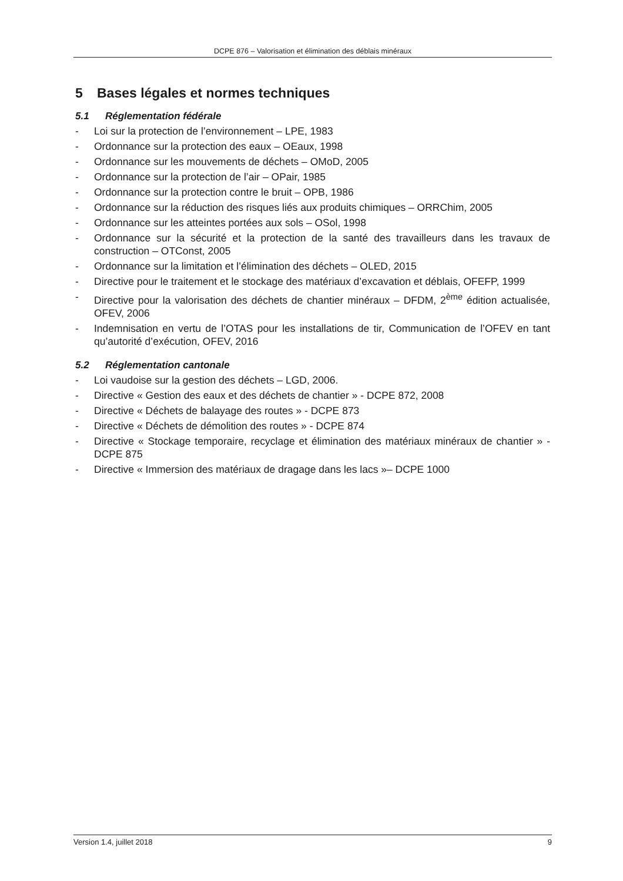DCPE 876 – Valorisation et élimination des déblais minéraux
5 Bases légales et normes techniques
5.1 Réglementation fédérale
- Loi sur la protection de l’environnement – LPE, 1983
- Ordonnance sur la protection des eaux – OEaux, 1998
- Ordonnance sur les mouvements de déchets – OMoD, 2005
- Ordonnance sur la protection de l’air – OPair, 1985
- Ordonnance sur la protection contre le bruit – OPB, 1986
- Ordonnance sur la réduction des risques liés aux produits chimiques – ORRChim, 2005
- Ordonnance sur les atteintes portées aux sols – OSol, 1998
- Ordonnance sur la sécurité et la protection de la santé des travailleurs dans les travaux de construction – OTConst, 2005
- Ordonnance sur la limitation et l’élimination des déchets – OLED, 2015
- Directive pour le traitement et le stockage des matériaux d’excavation et déblais, OFEFP, 1999
- Directive pour la valorisation des déchets de chantier minéraux – DFDM, 2<sup>ème</sup> édition actualisée, OFEV, 2006
- Indemnisation en vertu de l’OTAS pour les installations de tir, Communication de l’OFEV en tant qu’autorité d’exécution, OFEV, 2016
5.2 Réglementation cantonale
- Loi vaudoise sur la gestion des déchets – LGD, 2006.
- Directive « Gestion des eaux et des déchets de chantier » - DCPE 872, 2008
- Directive « Déchets de balayage des routes » - DCPE 873
- Directive « Déchets de démolition des routes » - DCPE 874
- Directive « Stockage temporaire, recyclage et élimination des matériaux minéraux de chantier » - DCPE 875
- Directive « Immersion des matériaux de dragage dans les lacs »– DCPE 1000
Version 1.4, juillet 2018 9